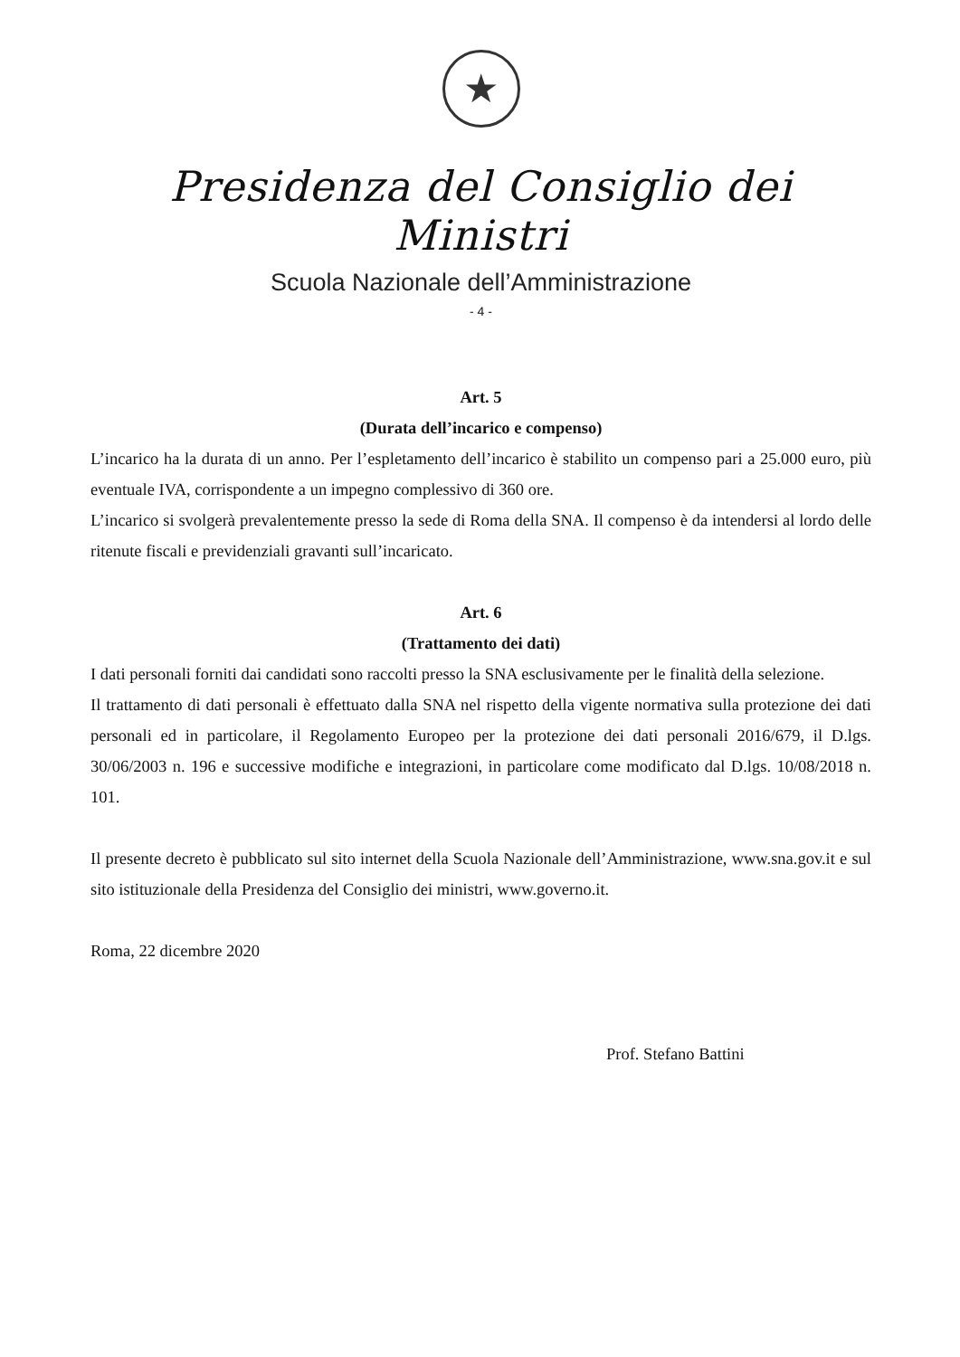★
Presidenza del Consiglio dei Ministri
Scuola Nazionale dell’Amministrazione
- 4 -
Art. 5
(Durata dell’incarico e compenso)
L’incarico ha la durata di un anno. Per l’espletamento dell’incarico è stabilito un compenso pari a 25.000 euro, più eventuale IVA, corrispondente a un impegno complessivo di 360 ore.
L’incarico si svolgerà prevalentemente presso la sede di Roma della SNA. Il compenso è da intendersi al lordo delle ritenute fiscali e previdenziali gravanti sull’incaricato.
Art. 6
(Trattamento dei dati)
I dati personali forniti dai candidati sono raccolti presso la SNA esclusivamente per le finalità della selezione.
Il trattamento di dati personali è effettuato dalla SNA nel rispetto della vigente normativa sulla protezione dei dati personali ed in particolare, il Regolamento Europeo per la protezione dei dati personali 2016/679, il D.lgs. 30/06/2003 n. 196 e successive modifiche e integrazioni, in particolare come modificato dal D.lgs. 10/08/2018 n. 101.
Il presente decreto è pubblicato sul sito internet della Scuola Nazionale dell’Amministrazione, www.sna.gov.it e sul sito istituzionale della Presidenza del Consiglio dei ministri, www.governo.it.
Roma, 22 dicembre 2020
Prof. Stefano Battini